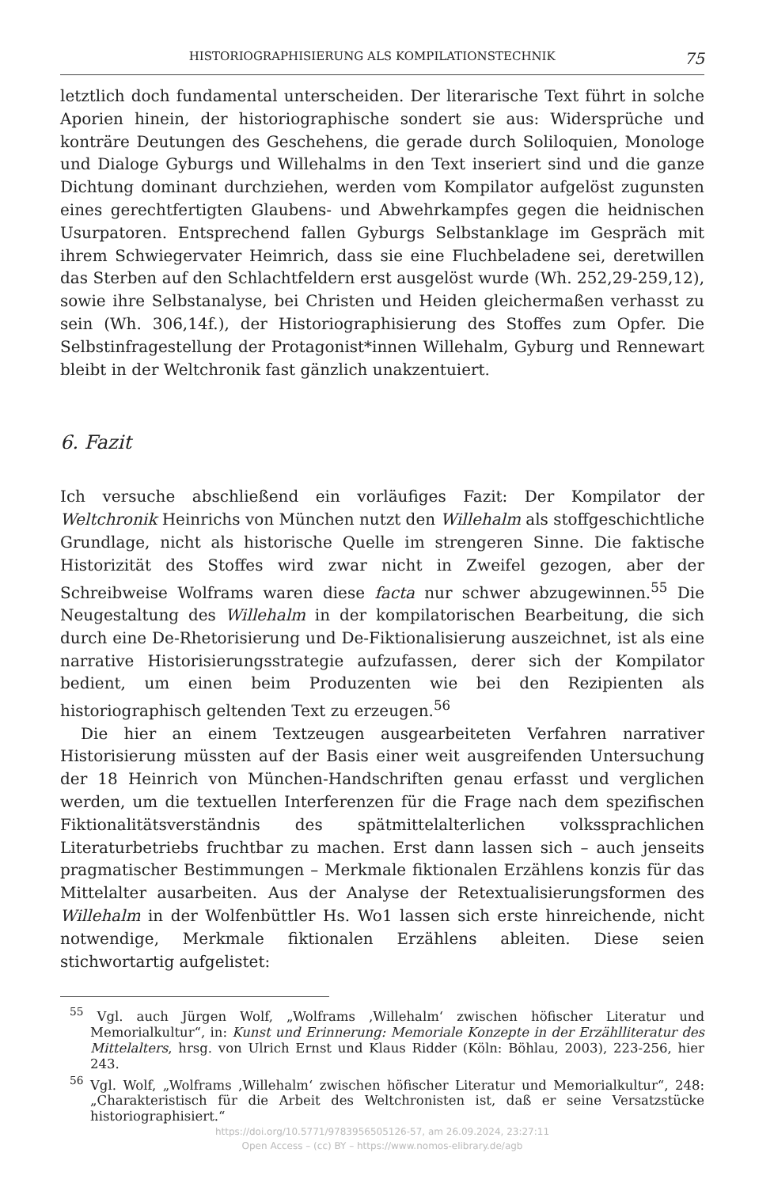HISTORIOGRAPHISIERUNG ALS KOMPILATIONSTECHNIK 75
letztlich doch fundamental unterscheiden. Der literarische Text führt in solche Aporien hinein, der historiographische sondert sie aus: Widersprüche und konträre Deutungen des Geschehens, die gerade durch Soliloquien, Monologe und Dialoge Gyburgs und Willehalms in den Text inseriert sind und die ganze Dichtung dominant durchziehen, werden vom Kompilator aufgelöst zugunsten eines gerechtfertigten Glaubens- und Abwehrkampfes gegen die heidnischen Usurpatoren. Entsprechend fallen Gyburgs Selbstanklage im Gespräch mit ihrem Schwiegervater Heimrich, dass sie eine Fluchbeladene sei, deretwillen das Sterben auf den Schlachtfeldern erst ausgelöst wurde (Wh. 252,29-259,12), sowie ihre Selbstanalyse, bei Christen und Heiden gleichermaßen verhasst zu sein (Wh. 306,14f.), der Historiographisierung des Stoffes zum Opfer. Die Selbstinfragestellung der Protagonist*innen Willehalm, Gyburg und Rennewart bleibt in der Weltchronik fast gänzlich unakzentuiert.
6. Fazit
Ich versuche abschließend ein vorläufiges Fazit: Der Kompilator der Weltchronik Heinrichs von München nutzt den Willehalm als stoffgeschichtliche Grundlage, nicht als historische Quelle im strengeren Sinne. Die faktische Historizität des Stoffes wird zwar nicht in Zweifel gezogen, aber der Schreibweise Wolframs waren diese facta nur schwer abzugewinnen.<sup>55</sup> Die Neugestaltung des Willehalm in der kompilatorischen Bearbeitung, die sich durch eine De-Rhetorisierung und De-Fiktionalisierung auszeichnet, ist als eine narrative Historisierungsstrategie aufzufassen, derer sich der Kompilator bedient, um einen beim Produzenten wie bei den Rezipienten als historiographisch geltenden Text zu erzeugen.<sup>56</sup>
Die hier an einem Textzeugen ausgearbeiteten Verfahren narrativer Historisierung müssten auf der Basis einer weit ausgreifenden Untersuchung der 18 Heinrich von München-Handschriften genau erfasst und verglichen werden, um die textuellen Interferenzen für die Frage nach dem spezifischen Fiktionalitätsverständnis des spätmittelalterlichen volkssprachlichen Literaturbetriebs fruchtbar zu machen. Erst dann lassen sich – auch jenseits pragmatischer Bestimmungen – Merkmale fiktionalen Erzählens konzis für das Mittelalter ausarbeiten. Aus der Analyse der Retextualisierungsformen des Willehalm in der Wolfenbüttler Hs. Wo1 lassen sich erste hinreichende, nicht notwendige, Merkmale fiktionalen Erzählens ableiten. Diese seien stichwortartig aufgelistet:
<sup>55</sup> Vgl. auch Jürgen Wolf, „Wolframs ‚Willehalm‘ zwischen höfischer Literatur und Memorialkultur“, in: Kunst und Erinnerung: Memoriale Konzepte in der Erzählliteratur des Mittelalters, hrsg. von Ulrich Ernst und Klaus Ridder (Köln: Böhlau, 2003), 223-256, hier 243.
<sup>56</sup> Vgl. Wolf, „Wolframs ‚Willehalm‘ zwischen höfischer Literatur und Memorialkultur“, 248: „Charakteristisch für die Arbeit des Weltchronisten ist, daß er seine Versatzstücke historiographisiert.“
https://doi.org/10.5771/9783956505126-57, am 26.09.2024, 23:27:11
Open Access – (cc) BY – https://www.nomos-elibrary.de/agb